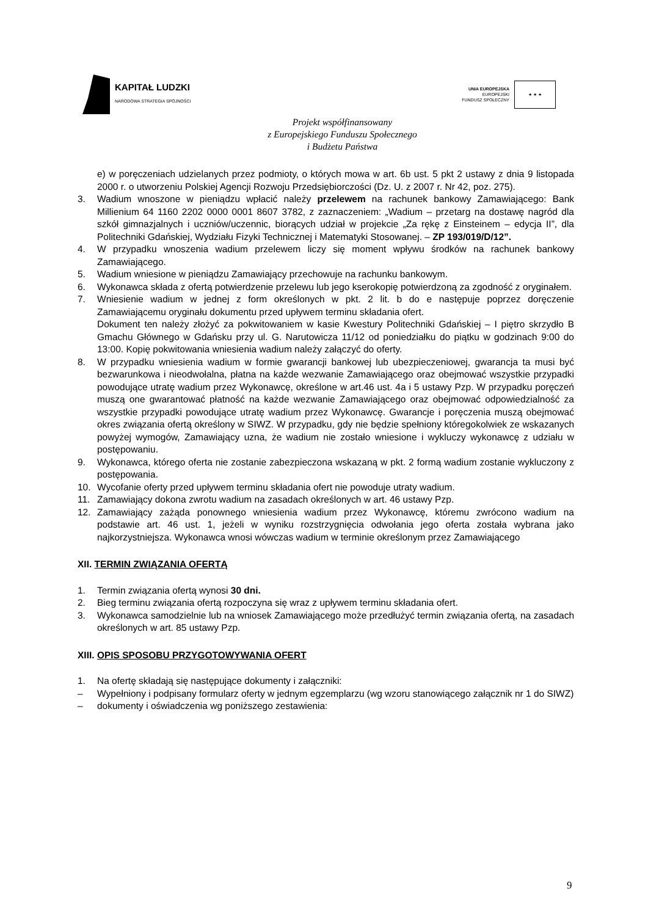KAPITAŁ LUDZKI
NARODOWA STRATEGIA SPÓJNOŚCI
UNIA EUROPEJSKA
EUROPEJSKI
FUNDUSZ SPOŁECZNY
★ ★ ★
Projekt współfinansowany
z Europejskiego Funduszu Społecznego
i Budżetu Państwa
e) w poręczeniach udzielanych przez podmioty, o których mowa w art. 6b ust. 5 pkt 2 ustawy z dnia 9 listopada 2000 r. o utworzeniu Polskiej Agencji Rozwoju Przedsiębiorczości (Dz. U. z 2007 r. Nr 42, poz. 275).
3. Wadium wnoszone w pieniądzu wpłacić należy przelewem na rachunek bankowy Zamawiającego: Bank Millienium 64 1160 2202 0000 0001 8607 3782, z zaznaczeniem: „Wadium – przetarg na dostawę nagród dla szkół gimnazjalnych i uczniów/uczennic, biorących udział w projekcie „Za rękę z Einsteinem – edycja II”, dla Politechniki Gdańskiej, Wydziału Fizyki Technicznej i Matematyki Stosowanej. – ZP 193/019/D/12”.
4. W przypadku wnoszenia wadium przelewem liczy się moment wpływu środków na rachunek bankowy Zamawiającego.
5. Wadium wniesione w pieniądzu Zamawiający przechowuje na rachunku bankowym.
6. Wykonawca składa z ofertą potwierdzenie przelewu lub jego kserokopię potwierdzoną za zgodność z oryginałem.
7. Wniesienie wadium w jednej z form określonych w pkt. 2 lit. b do e następuje poprzez doręczenie Zamawiającemu oryginału dokumentu przed upływem terminu składania ofert.
Dokument ten należy złożyć za pokwitowaniem w kasie Kwestury Politechniki Gdańskiej – I piętro skrzydło B Gmachu Głównego w Gdańsku przy ul. G. Narutowicza 11/12 od poniedziałku do piątku w godzinach 9:00 do 13:00. Kopię pokwitowania wniesienia wadium należy załączyć do oferty.
8. W przypadku wniesienia wadium w formie gwarancji bankowej lub ubezpieczeniowej, gwarancja ta musi być bezwarunkowa i nieodwołalna, płatna na każde wezwanie Zamawiającego oraz obejmować wszystkie przypadki powodujące utratę wadium przez Wykonawcę, określone w art.46 ust. 4a i 5 ustawy Pzp. W przypadku poręczeń muszą one gwarantować płatność na każde wezwanie Zamawiającego oraz obejmować odpowiedzialność za wszystkie przypadki powodujące utratę wadium przez Wykonawcę. Gwarancje i poręczenia muszą obejmować okres związania ofertą określony w SIWZ. W przypadku, gdy nie będzie spełniony któregokolwiek ze wskazanych powyżej wymogów, Zamawiający uzna, że wadium nie zostało wniesione i wykluczy wykonawcę z udziału w postępowaniu.
9. Wykonawca, którego oferta nie zostanie zabezpieczona wskazaną w pkt. 2 formą wadium zostanie wykluczony z postępowania.
10. Wycofanie oferty przed upływem terminu składania ofert nie powoduje utraty wadium.
11. Zamawiający dokona zwrotu wadium na zasadach określonych w art. 46 ustawy Pzp.
12. Zamawiający zażąda ponownego wniesienia wadium przez Wykonawcę, któremu zwrócono wadium na podstawie art. 46 ust. 1, jeżeli w wyniku rozstrzygnięcia odwołania jego oferta została wybrana jako najkorzystniejsza. Wykonawca wnosi wówczas wadium w terminie określonym przez Zamawiającego
XII. TERMIN ZWIĄZANIA OFERTĄ
1. Termin związania ofertą wynosi 30 dni.
2. Bieg terminu związania ofertą rozpoczyna się wraz z upływem terminu składania ofert.
3. Wykonawca samodzielnie lub na wniosek Zamawiającego może przedłużyć termin związania ofertą, na zasadach określonych w art. 85 ustawy Pzp.
XIII. OPIS SPOSOBU PRZYGOTOWYWANIA OFERT
1. Na ofertę składają się następujące dokumenty i załączniki:
– Wypełniony i podpisany formularz oferty w jednym egzemplarzu (wg wzoru stanowiącego załącznik nr 1 do SIWZ)
– dokumenty i oświadczenia wg poniższego zestawienia:
9